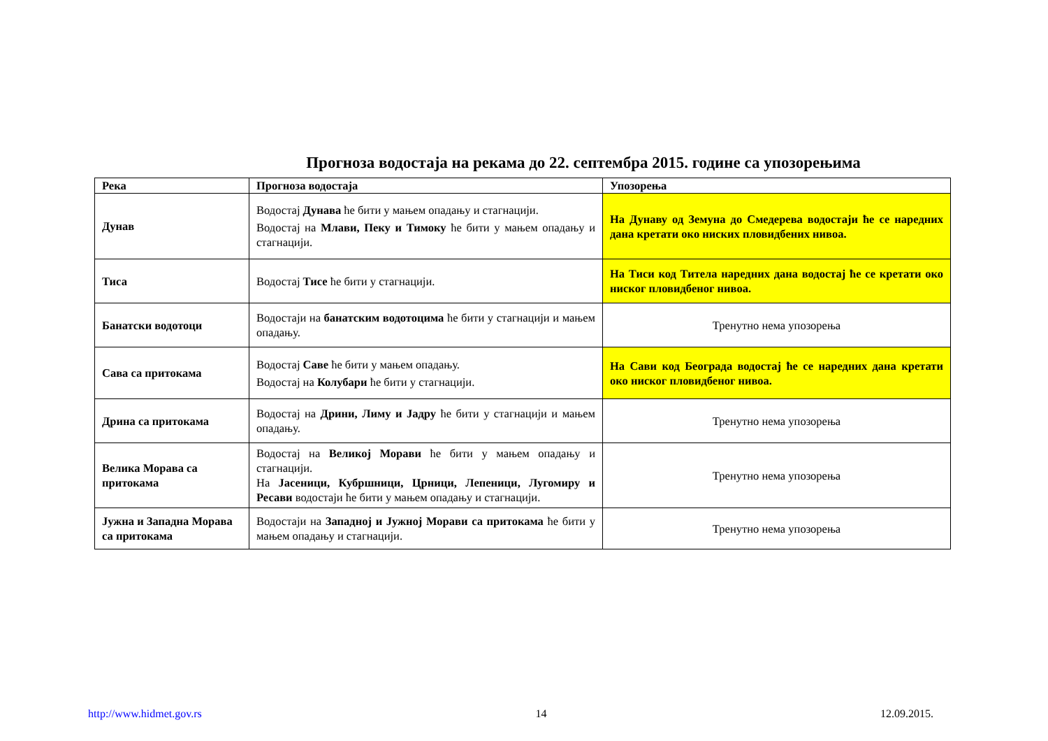Прогноза водостаја на рекама до 22. септембра 2015. године са упозорењима
| Река | Прогноза водостаја | Упозорења |
| --- | --- | --- |
| Дунав | Водостај Дунава ће бити у мањем опадању и стагнацији. Водостај на Млави, Пеку и Тимоку ће бити у мањем опадању и стагнацији. | На Дунаву од Земуна до Смедерева водостаји ће се наредних дана кретати око ниских пловидбених нивоа. |
| Тиса | Водостај Тисе ће бити у стагнацији. | На Тиси код Тителa наредних дана водостај ће се кретати око ниског пловидбеног нивоа. |
| Банатски водотоци | Водостаји на банатским водотоцима ће бити у стагнацији и мањем опадању. | Тренутно нема упозорења |
| Сава са притокама | Водостај Саве ће бити у мањем опадању. Водостај на Колубари ће бити у стагнацији. | На Сави код Београда водостај ће се наредних дана кретати око ниског пловидбеног нивоа. |
| Дрина са притокама | Водостај на Дрини, Лиму и Јадру ће бити у стагнацији и мањем опадању. | Тренутно нема упозорења |
| Велика Морава са притокама | Водостај на Великој Морави ће бити у мањем опадању и стагнацији. На Јасеници, Кубршници, Црници, Лепеници, Лугомиру и Ресави водостаји ће бити у мањем опадању и стагнацији. | Тренутно нема упозорења |
| Јужна и Западна Морава са притокама | Водостаји на Западној и Јужној Морави са притокама ће бити у мањем опадању и стагнацији. | Тренутно нема упозорења |
http://www.hidmet.gov.rs 14 12.09.2015.